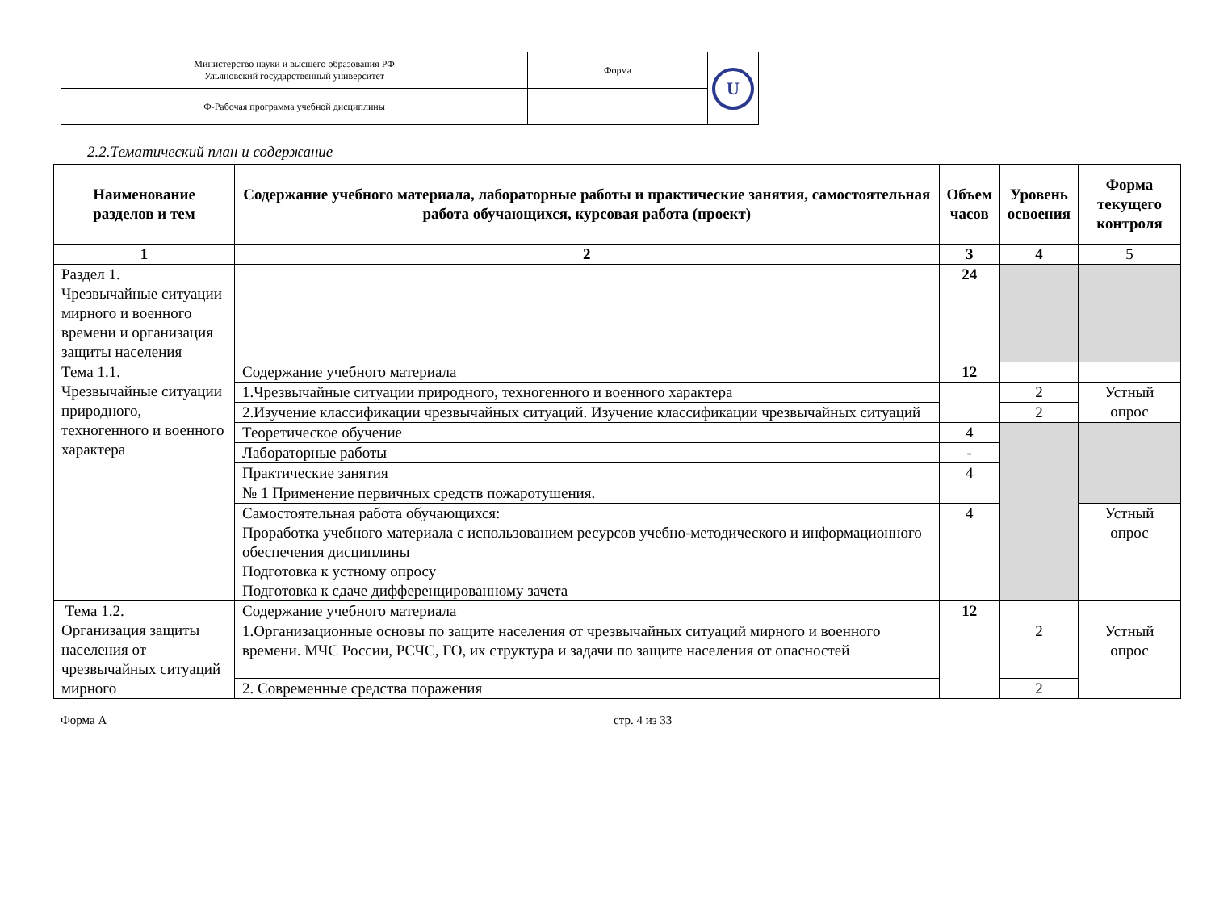| Министерство науки и высшего образования РФ Ульяновский государственный университет | Форма | U |
| Ф-Рабочая программа учебной дисциплины | | |
2.2.Тематический план и содержание
| Наименование разделов и тем | Содержание учебного материала, лабораторные работы и практические занятия, самостоятельная работа обучающихся, курсовая работа (проект) | Объем часов | Уровень освоения | Форма текущего контроля |
| --- | --- | --- | --- | --- |
| 1 | 2 | 3 | 4 | 5 |
| Раздел 1. Чрезвычайные ситуации мирного и военного времени и организация защиты населения | | 24 | | |
| Тема 1.1. Чрезвычайные ситуации природного, техногенного и военного характера | Содержание учебного материала | 12 | | |
| | 1.Чрезвычайные ситуации природного, техногенного и военного характера | | 2 | Устный опрос |
| | 2.Изучение классификации чрезвычайных ситуаций. Изучение классификации чрезвычайных ситуаций | | 2 | |
| | Теоретическое обучение | 4 | | |
| | Лабораторные работы | - | | |
| | Практические занятия | 4 | | |
| | № 1 Применение первичных средств пожаротушения. | | | |
| | Самостоятельная работа обучающихся: Проработка учебного материала с использованием ресурсов учебно-методического и информационного обеспечения дисциплины Подготовка к устному опросу Подготовка к сдаче дифференцированному зачета | 4 | | Устный опрос |
| Тема 1.2. Организация защиты населения от чрезвычайных ситуаций мирного | Содержание учебного материала | 12 | | |
| | 1.Организационные основы по защите населения от чрезвычайных ситуаций мирного и военного времени. МЧС России, РСЧС, ГО, их структура и задачи по защите населения от опасностей | | 2 | Устный опрос |
| | 2. Современные средства поражения | | 2 | |
Форма А стр. 4 из 33